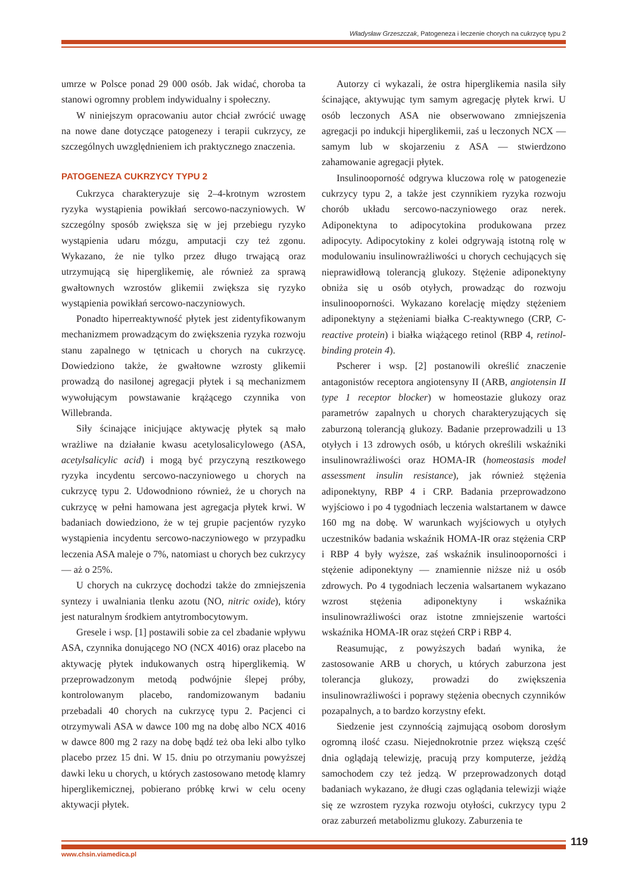Władysław Grzeszczak, Patogeneza i leczenie chorych na cukrzycę typu 2
umrze w Polsce ponad 29 000 osób. Jak widać, choroba ta stanowi ogromny problem indywidualny i społeczny.
W niniejszym opracowaniu autor chciał zwrócić uwagę na nowe dane dotyczące patogenezy i terapii cukrzycy, ze szczególnych uwzględnieniem ich praktycznego znaczenia.
PATOGENEZA CUKRZYCY TYPU 2
Cukrzyca charakteryzuje się 2–4-krotnym wzrostem ryzyka wystąpienia powikłań sercowo-naczyniowych. W szczególny sposób zwiększa się w jej przebiegu ryzyko wystąpienia udaru mózgu, amputacji czy też zgonu. Wykazano, że nie tylko przez długo trwającą oraz utrzymującą się hiperglikemię, ale również za sprawą gwałtownych wzrostów glikemii zwiększa się ryzyko wystąpienia powikłań sercowo-naczyniowych.
Ponadto hiperreaktywność płytek jest zidentyfikowanym mechanizmem prowadzącym do zwiększenia ryzyka rozwoju stanu zapalnego w tętnicach u chorych na cukrzycę. Dowiedziono także, że gwałtowne wzrosty glikemii prowadzą do nasilonej agregacji płytek i są mechanizmem wywołującym powstawanie krążącego czynnika von Willebranda.
Siły ścinające inicjujące aktywację płytek są mało wrażliwe na działanie kwasu acetylosalicylowego (ASA, acetylsalicylic acid) i mogą być przyczyną resztkowego ryzyka incydentu sercowo-naczyniowego u chorych na cukrzycę typu 2. Udowodniono również, że u chorych na cukrzycę w pełni hamowana jest agregacja płytek krwi. W badaniach dowiedziono, że w tej grupie pacjentów ryzyko wystąpienia incydentu sercowo-naczyniowego w przypadku leczenia ASA maleje o 7%, natomiast u chorych bez cukrzycy — aż o 25%.
U chorych na cukrzycę dochodzi także do zmniejszenia syntezy i uwalniania tlenku azotu (NO, nitric oxide), który jest naturalnym środkiem antytrombocytowym.
Gresele i wsp. [1] postawili sobie za cel zbadanie wpływu ASA, czynnika donującego NO (NCX 4016) oraz placebo na aktywację płytek indukowanych ostrą hiperglikemią. W przeprowadzonym metodą podwójnie ślepej próby, kontrolowanym placebo, randomizowanym badaniu przebadali 40 chorych na cukrzycę typu 2. Pacjenci ci otrzymywali ASA w dawce 100 mg na dobę albo NCX 4016 w dawce 800 mg 2 razy na dobę bądź też oba leki albo tylko placebo przez 15 dni. W 15. dniu po otrzymaniu powyższej dawki leku u chorych, u których zastosowano metodę klamry hiperglikemicznej, pobierano próbkę krwi w celu oceny aktywacji płytek.
Autorzy ci wykazali, że ostra hiperglikemia nasila siły ścinające, aktywując tym samym agregację płytek krwi. U osób leczonych ASA nie obserwowano zmniejszenia agregacji po indukcji hiperglikemii, zaś u leczonych NCX — samym lub w skojarzeniu z ASA — stwierdzono zahamowanie agregacji płytek.
Insulinooporność odgrywa kluczowa rolę w patogenezie cukrzycy typu 2, a także jest czynnikiem ryzyka rozwoju chorób układu sercowo-naczyniowego oraz nerek. Adiponektyna to adipocytokina produkowana przez adipocyty. Adipocytokiny z kolei odgrywają istotną rolę w modulowaniu insulinowrażliwości u chorych cechujących się nieprawidłową tolerancją glukozy. Stężenie adiponektyny obniża się u osób otyłych, prowadząc do rozwoju insulinooporności. Wykazano korelację między stężeniem adiponektyny a stężeniami białka C-reaktywnego (CRP, C-reactive protein) i białka wiążącego retinol (RBP 4, retinol-binding protein 4).
Pscherer i wsp. [2] postanowili określić znaczenie antagonistów receptora angiotensyny II (ARB, angiotensin II type 1 receptor blocker) w homeostazie glukozy oraz parametrów zapalnych u chorych charakteryzujących się zaburzoną tolerancją glukozy. Badanie przeprowadzili u 13 otyłych i 13 zdrowych osób, u których określili wskaźniki insulinowrażliwości oraz HOMA-IR (homeostasis model assessment insulin resistance), jak również stężenia adiponektyny, RBP 4 i CRP. Badania przeprowadzono wyjściowo i po 4 tygodniach leczenia walstartanem w dawce 160 mg na dobę. W warunkach wyjściowych u otyłych uczestników badania wskaźnik HOMA-IR oraz stężenia CRP i RBP 4 były wyższe, zaś wskaźnik insulinooporności i stężenie adiponektyny — znamiennie niższe niż u osób zdrowych. Po 4 tygodniach leczenia walsartanem wykazano wzrost stężenia adiponektyny i wskaźnika insulinowrażliwości oraz istotne zmniejszenie wartości wskaźnika HOMA-IR oraz stężeń CRP i RBP 4.
Reasumując, z powyższych badań wynika, że zastosowanie ARB u chorych, u których zaburzona jest tolerancja glukozy, prowadzi do zwiększenia insulinowrażliwości i poprawy stężenia obecnych czynników pozapalnych, a to bardzo korzystny efekt.
Siedzenie jest czynnością zajmującą osobom dorosłym ogromną ilość czasu. Niejednokrotnie przez większą część dnia oglądają telewizję, pracują przy komputerze, jeżdżą samochodem czy też jedzą. W przeprowadzonych dotąd badaniach wykazano, że długi czas oglądania telewizji wiąże się ze wzrostem ryzyka rozwoju otyłości, cukrzycy typu 2 oraz zaburzeń metabolizmu glukozy. Zaburzenia te
119
www.chsin.viamedica.pl